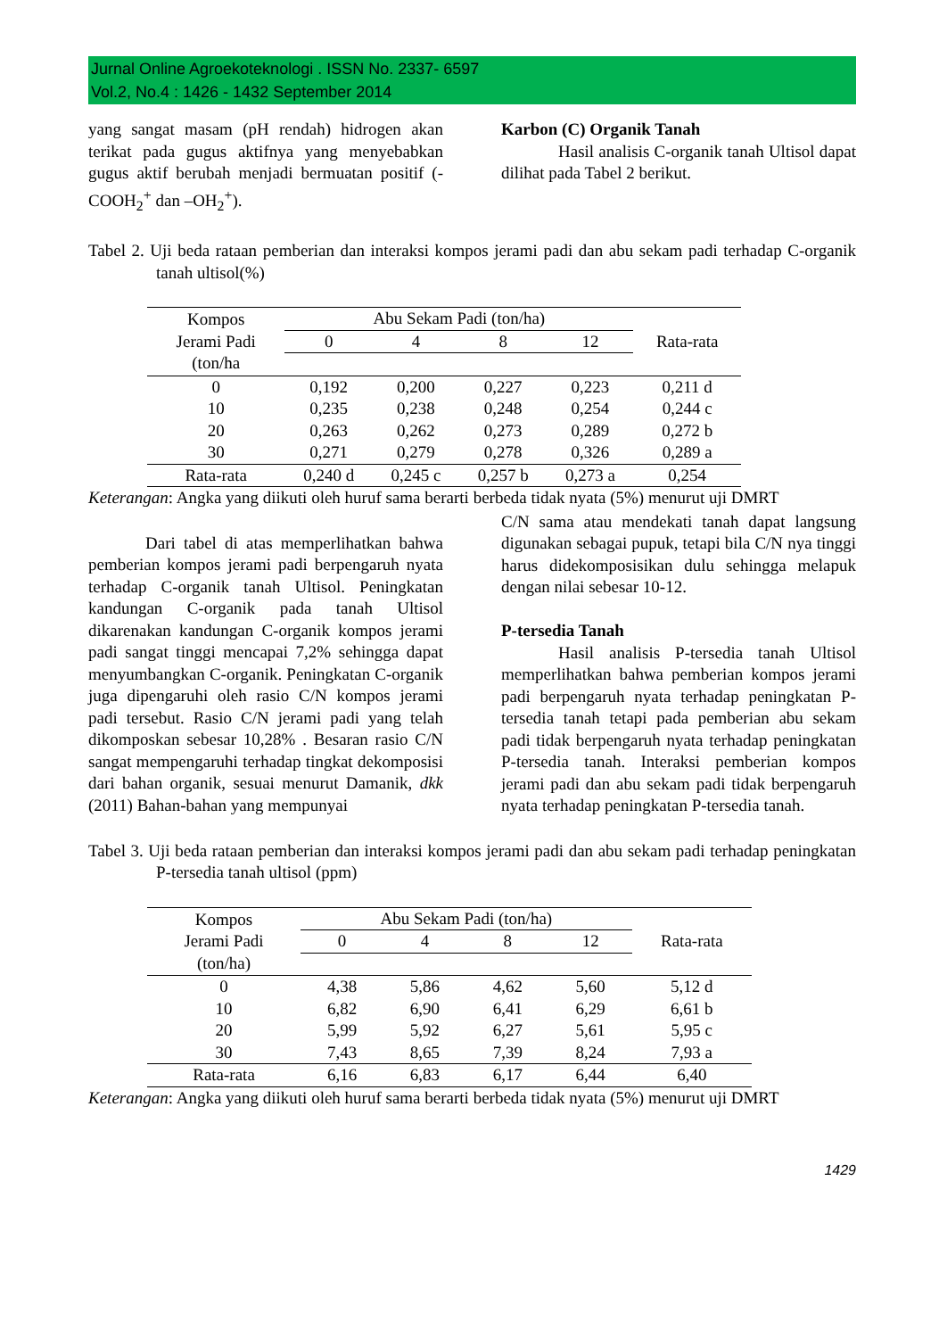Jurnal Online Agroekoteknologi . ISSN No. 2337- 6597
Vol.2, No.4 : 1426 - 1432 September 2014
yang sangat masam (pH rendah) hidrogen akan terikat pada gugus aktifnya yang menyebabkan gugus aktif berubah menjadi bermuatan positif (-COOH<sub>2</sub><sup>+</sup> dan –OH<sub>2</sub><sup>+</sup>).
Karbon (C) Organik Tanah
Hasil analisis C-organik tanah Ultisol dapat dilihat pada Tabel 2 berikut.
Tabel 2. Uji beda rataan pemberian dan interaksi kompos jerami padi dan abu sekam padi terhadap C-organik tanah ultisol(%)
| Kompos Jerami Padi (ton/ha | Abu Sekam Padi (ton/ha) | | | | Rata-rata |
| --- | --- | --- | --- | --- | --- |
| | 0 | 4 | 8 | 12 | |
| 0 | 0,192 | 0,200 | 0,227 | 0,223 | 0,211 d |
| 10 | 0,235 | 0,238 | 0,248 | 0,254 | 0,244 c |
| 20 | 0,263 | 0,262 | 0,273 | 0,289 | 0,272 b |
| 30 | 0,271 | 0,279 | 0,278 | 0,326 | 0,289 a |
| Rata-rata | 0,240 d | 0,245 c | 0,257 b | 0,273 a | 0,254 |
Keterangan: Angka yang diikuti oleh huruf sama berarti berbeda tidak nyata (5%) menurut uji DMRT
Dari tabel di atas memperlihatkan bahwa pemberian kompos jerami padi berpengaruh nyata terhadap C-organik tanah Ultisol. Peningkatan kandungan C-organik pada tanah Ultisol dikarenakan kandungan C-organik kompos jerami padi sangat tinggi mencapai 7,2% sehingga dapat menyumbangkan C-organik. Peningkatan C-organik juga dipengaruhi oleh rasio C/N kompos jerami padi tersebut. Rasio C/N jerami padi yang telah dikomposkan sebesar 10,28% . Besaran rasio C/N sangat mempengaruhi terhadap tingkat dekomposisi dari bahan organik, sesuai menurut Damanik, dkk (2011) Bahan-bahan yang mempunyai
C/N sama atau mendekati tanah dapat langsung digunakan sebagai pupuk, tetapi bila C/N nya tinggi harus didekomposisikan dulu sehingga melapuk dengan nilai sebesar 10-12.
P-tersedia Tanah
Hasil analisis P-tersedia tanah Ultisol memperlihatkan bahwa pemberian kompos jerami padi berpengaruh nyata terhadap peningkatan P-tersedia tanah tetapi pada pemberian abu sekam padi tidak berpengaruh nyata terhadap peningkatan P-tersedia tanah. Interaksi pemberian kompos jerami padi dan abu sekam padi tidak berpengaruh nyata terhadap peningkatan P-tersedia tanah.
Tabel 3. Uji beda rataan pemberian dan interaksi kompos jerami padi dan abu sekam padi terhadap peningkatan P-tersedia tanah ultisol (ppm)
| Kompos Jerami Padi (ton/ha) | Abu Sekam Padi (ton/ha) | | | | Rata-rata |
| --- | --- | --- | --- | --- | --- |
| | 0 | 4 | 8 | 12 | |
| 0 | 4,38 | 5,86 | 4,62 | 5,60 | 5,12 d |
| 10 | 6,82 | 6,90 | 6,41 | 6,29 | 6,61 b |
| 20 | 5,99 | 5,92 | 6,27 | 5,61 | 5,95 c |
| 30 | 7,43 | 8,65 | 7,39 | 8,24 | 7,93 a |
| Rata-rata | 6,16 | 6,83 | 6,17 | 6,44 | 6,40 |
Keterangan: Angka yang diikuti oleh huruf sama berarti berbeda tidak nyata (5%) menurut uji DMRT
1429